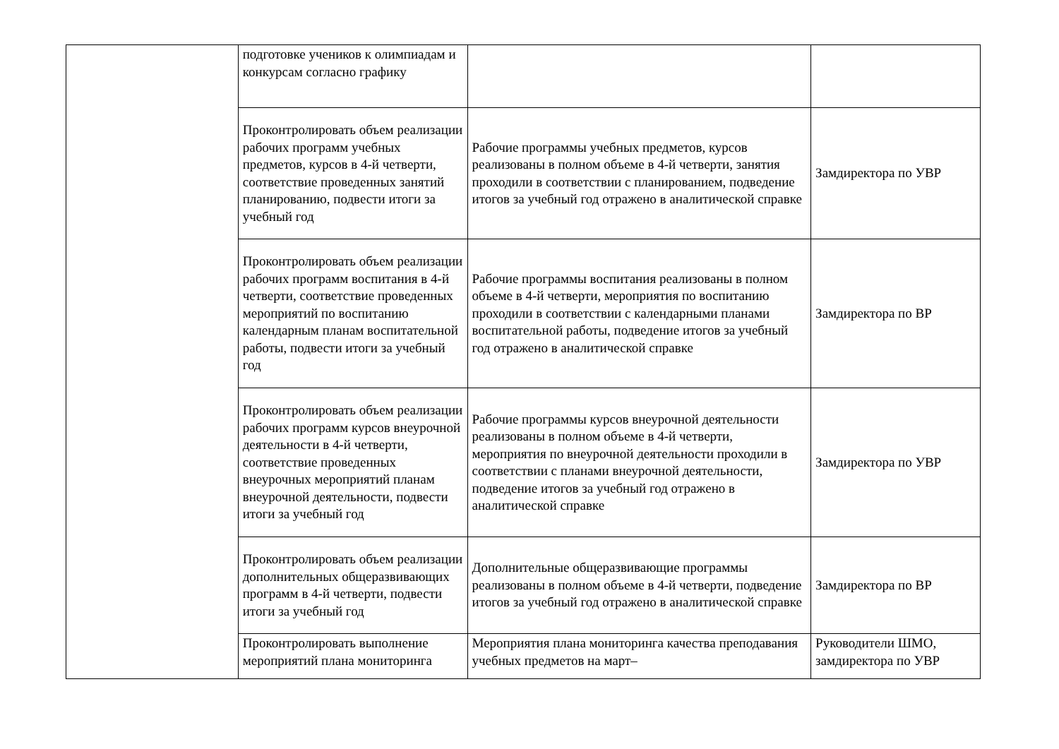| | подготовке учеников к олимпиадам и конкурсам согласно графику | | |
| | Проконтролировать объем реализации рабочих программ учебных предметов, курсов в 4-й четверти, соответствие проведенных занятий планированию, подвести итоги за учебный год | Рабочие программы учебных предметов, курсов реализованы в полном объеме в 4-й четверти, занятия проходили в соответствии с планированием, подведение итогов за учебный год отражено в аналитической справке | Замдиректора по УВР |
| | Проконтролировать объем реализации рабочих программ воспитания в 4-й четверти, соответствие проведенных мероприятий по воспитанию календарным планам воспитательной работы, подвести итоги за учебный год | Рабочие программы воспитания реализованы в полном объеме в 4-й четверти, мероприятия по воспитанию проходили в соответствии с календарными планами воспитательной работы, подведение итогов за учебный год отражено в аналитической справке | Замдиректора по ВР |
| | Проконтролировать объем реализации рабочих программ курсов внеурочной деятельности в 4-й четверти, соответствие проведенных внеурочных мероприятий планам внеурочной деятельности, подвести итоги за учебный год | Рабочие программы курсов внеурочной деятельности реализованы в полном объеме в 4-й четверти, мероприятия по внеурочной деятельности проходили в соответствии с планами внеурочной деятельности, подведение итогов за учебный год отражено в аналитической справке | Замдиректора по УВР |
| | Проконтролировать объем реализации дополнительных общеразвивающих программ в 4-й четверти, подвести итоги за учебный год | Дополнительные общеразвивающие программы реализованы в полном объеме в 4-й четверти, подведение итогов за учебный год отражено в аналитической справке | Замдиректора по ВР |
| | Проконтролировать выполнение мероприятий плана мониторинга | Мероприятия плана мониторинга качества преподавания учебных предметов на март– | Руководители ШМО, замдиректора по УВР |